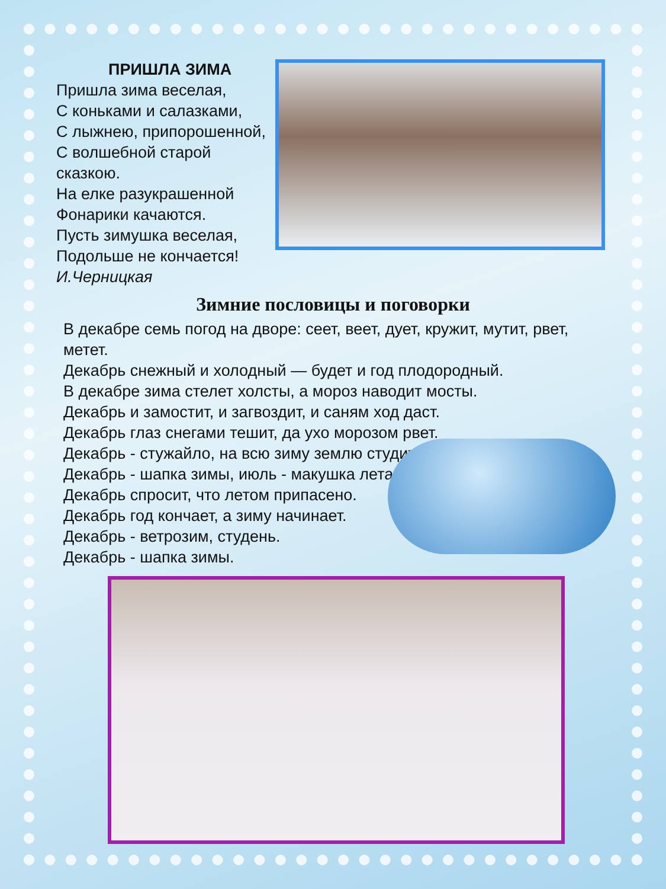ПРИШЛА ЗИМА
Пришла зима веселая,
С коньками и салазками,
С лыжнею, припорошенной,
С волшебной старой
сказкою.
На елке разукрашенной
Фонарики качаются.
Пусть зимушка веселая,
Подольше не кончается!
И.Черницкая
Зимние пословицы и поговорки
В декабре семь погод на дворе: сеет, веет, дует, кружит, мутит, рвет, метет.
Декабрь снежный и холодный — будет и год плодородный.
В декабре зима стелет холсты, а мороз наводит мосты.
Декабрь и замостит, и загвоздит, и саням ход даст.
Декабрь глаз снегами тешит, да ухо морозом рвет.
Декабрь - стужайло, на всю зиму землю студит.
Декабрь - шапка зимы, июль - макушка лета.
Декабрь спросит, что летом припасено.
Декабрь год кончает, а зиму начинает.
Декабрь - ветрозим, студень.
Декабрь - шапка зимы.